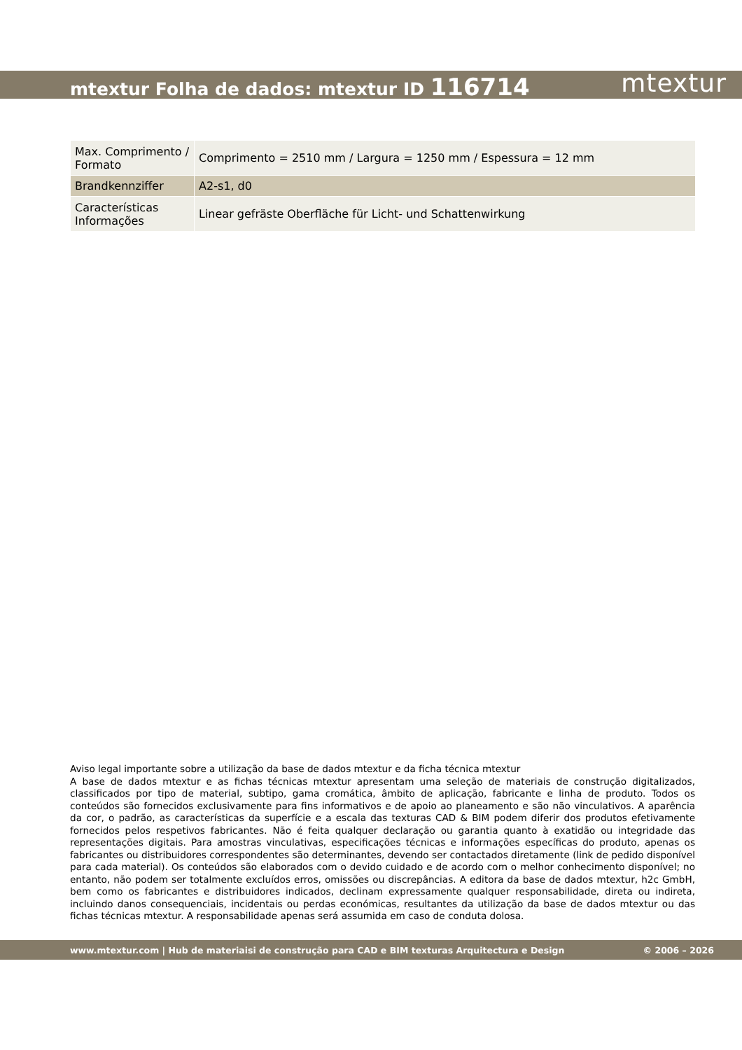mtextur Folha de dados: mtextur ID 116714 mtextur
| Max. Comprimento / Formato | Comprimento = 2510 mm / Largura = 1250 mm / Espessura = 12 mm |
| Brandkennziffer | A2-s1, d0 |
| Características Informações | Linear gefräste Oberfläche für Licht- und Schattenwirkung |
Aviso legal importante sobre a utilização da base de dados mtextur e da ficha técnica mtextur
A base de dados mtextur e as fichas técnicas mtextur apresentam uma seleção de materiais de construção digitalizados, classificados por tipo de material, subtipo, gama cromática, âmbito de aplicação, fabricante e linha de produto. Todos os conteúdos são fornecidos exclusivamente para fins informativos e de apoio ao planeamento e são não vinculativos. A aparência da cor, o padrão, as características da superfície e a escala das texturas CAD & BIM podem diferir dos produtos efetivamente fornecidos pelos respetivos fabricantes. Não é feita qualquer declaração ou garantia quanto à exatidão ou integridade das representações digitais. Para amostras vinculativas, especificações técnicas e informações específicas do produto, apenas os fabricantes ou distribuidores correspondentes são determinantes, devendo ser contactados diretamente (link de pedido disponível para cada material). Os conteúdos são elaborados com o devido cuidado e de acordo com o melhor conhecimento disponível; no entanto, não podem ser totalmente excluídos erros, omissões ou discrepâncias. A editora da base de dados mtextur, h2c GmbH, bem como os fabricantes e distribuidores indicados, declinam expressamente qualquer responsabilidade, direta ou indireta, incluindo danos consequenciais, incidentais ou perdas económicas, resultantes da utilização da base de dados mtextur ou das fichas técnicas mtextur. A responsabilidade apenas será assumida em caso de conduta dolosa.
www.mtextur.com | Hub de materiaisi de construção para CAD e BIM texturas Arquitectura e Design © 2006 – 2026